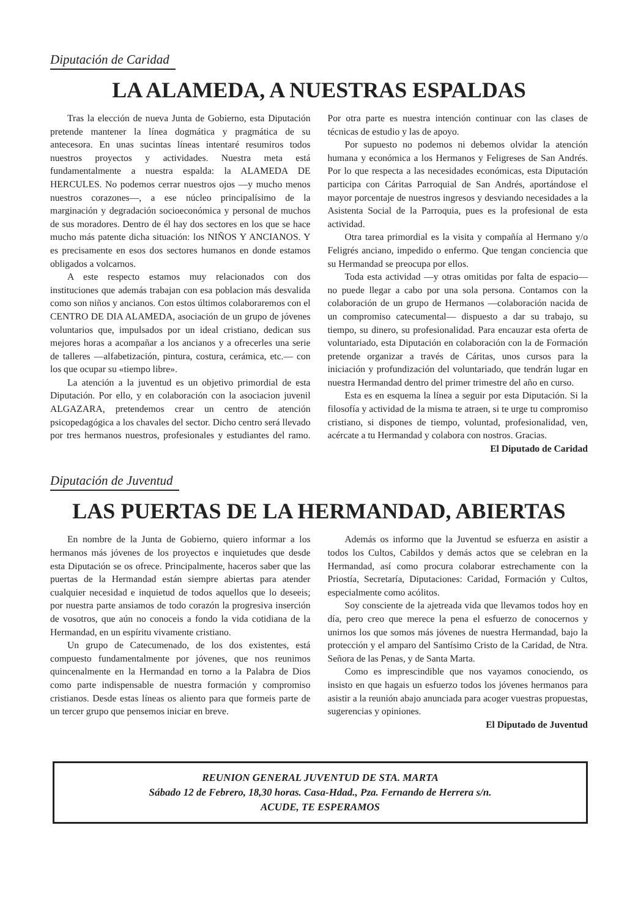Diputación de Caridad
LA ALAMEDA, A NUESTRAS ESPALDAS
Tras la elección de nueva Junta de Gobierno, esta Diputación pretende mantener la línea dogmática y pragmática de su antecesora. En unas sucintas líneas intentaré resumiros todos nuestros proyectos y actividades. Nuestra meta está fundamentalmente a nuestra espalda: la ALAMEDA DE HERCULES. No podemos cerrar nuestros ojos —y mucho menos nuestros corazones—, a ese núcleo principalísimo de la marginación y degradación socioeconómica y personal de muchos de sus moradores. Dentro de él hay dos sectores en los que se hace mucho más patente dicha situación: los NIÑOS Y ANCIANOS. Y es precisamente en esos dos sectores humanos en donde estamos obligados a volcarnos.
A este respecto estamos muy relacionados con dos instituciones que además trabajan con esa poblacion más desvalida como son niños y ancianos. Con estos últimos colaboraremos con el CENTRO DE DIA ALAMEDA, asociación de un grupo de jóvenes voluntarios que, impulsados por un ideal cristiano, dedican sus mejores horas a acompañar a los ancianos y a ofrecerles una serie de talleres —alfabetización, pintura, costura, cerámica, etc.— con los que ocupar su «tiempo libre».
La atención a la juventud es un objetivo primordial de esta Diputación. Por ello, y en colaboración con la asociacion juvenil ALGAZARA, pretendemos crear un centro de atención psicopedagógica a los chavales del sector. Dicho centro será llevado por tres hermanos nuestros, profesionales y estudiantes del ramo. Por otra parte es nuestra intención continuar con las clases de técnicas de estudio y las de apoyo.
Por supuesto no podemos ni debemos olvidar la atención humana y económica a los Hermanos y Feligreses de San Andrés. Por lo que respecta a las necesidades económicas, esta Diputación participa con Cáritas Parroquial de San Andrés, aportándose el mayor porcentaje de nuestros ingresos y desviando necesidades a la Asistenta Social de la Parroquia, pues es la profesional de esta actividad.
Otra tarea primordial es la visita y compañía al Hermano y/o Feligrés anciano, impedido o enfermo. Que tengan conciencia que su Hermandad se preocupa por ellos.
Toda esta actividad —y otras omitidas por falta de espacio— no puede llegar a cabo por una sola persona. Contamos con la colaboración de un grupo de Hermanos —colaboración nacida de un compromiso catecumental— dispuesto a dar su trabajo, su tiempo, su dinero, su profesionalidad. Para encauzar esta oferta de voluntariado, esta Diputación en colaboración con la de Formación pretende organizar a través de Cáritas, unos cursos para la iniciación y profundización del voluntariado, que tendrán lugar en nuestra Hermandad dentro del primer trimestre del año en curso.
Esta es en esquema la línea a seguir por esta Diputación. Si la filosofía y actividad de la misma te atraen, si te urge tu compromiso cristiano, si dispones de tiempo, voluntad, profesionalidad, ven, acércate a tu Hermandad y colabora con nostros. Gracias.
El Diputado de Caridad
Diputación de Juventud
LAS PUERTAS DE LA HERMANDAD, ABIERTAS
En nombre de la Junta de Gobierno, quiero informar a los hermanos más jóvenes de los proyectos e inquietudes que desde esta Diputación se os ofrece. Principalmente, haceros saber que las puertas de la Hermandad están siempre abiertas para atender cualquier necesidad e inquietud de todos aquellos que lo deseeis; por nuestra parte ansiamos de todo corazón la progresiva inserción de vosotros, que aún no conoceis a fondo la vida cotidiana de la Hermandad, en un espíritu vivamente cristiano.
Un grupo de Catecumenado, de los dos existentes, está compuesto fundamentalmente por jóvenes, que nos reunimos quincenalmente en la Hermandad en torno a la Palabra de Dios como parte indispensable de nuestra formación y compromiso cristianos. Desde estas líneas os aliento para que formeis parte de un tercer grupo que pensemos iniciar en breve.
Además os informo que la Juventud se esfuerza en asistir a todos los Cultos, Cabildos y demás actos que se celebran en la Hermandad, así como procura colaborar estrechamente con la Priostía, Secretaría, Diputaciones: Caridad, Formación y Cultos, especialmente como acólitos.
Soy consciente de la ajetreada vida que llevamos todos hoy en día, pero creo que merece la pena el esfuerzo de conocernos y unirnos los que somos más jóvenes de nuestra Hermandad, bajo la protección y el amparo del Santísimo Cristo de la Caridad, de Ntra. Señora de las Penas, y de Santa Marta.
Como es imprescindible que nos vayamos conociendo, os insisto en que hagais un esfuerzo todos los jóvenes hermanos para asistir a la reunión abajo anunciada para acoger vuestras propuestas, sugerencias y opiniones.
El Diputado de Juventud
REUNION GENERAL JUVENTUD DE STA. MARTA
Sábado 12 de Febrero, 18,30 horas. Casa-Hdad., Pza. Fernando de Herrera s/n.
ACUDE, TE ESPERAMOS